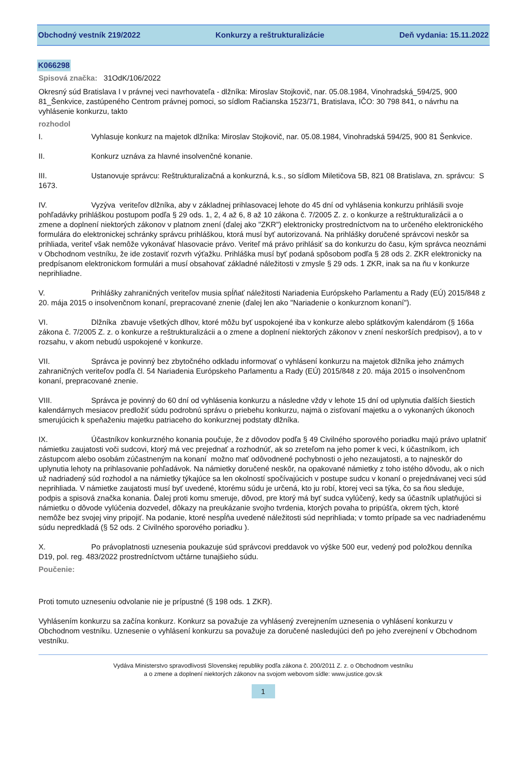Obchodný vestník 219/2022 Konkurzy a reštrukturalizácie Deň vydania: 15.11.2022
K066298
Spisová značka: 31OdK/106/2022
Okresný súd Bratislava I v právnej veci navrhovateľa - dlžníka: Miroslav Stojkovič, nar. 05.08.1984, Vinohradská_594/25, 900 81_Šenkvice, zastúpeného Centrom právnej pomoci, so sídlom Račianska 1523/71, Bratislava, IČO: 30 798 841, o návrhu na vyhlásenie konkurzu, takto
rozhodol
I. Vyhlasuje konkurz na majetok dlžníka: Miroslav Stojkovič, nar. 05.08.1984, Vinohradská 594/25, 900 81 Šenkvice.
II. Konkurz uznáva za hlavné insolvenčné konanie.
III. Ustanovuje správcu: Reštrukturalizačná a konkurzná, k.s., so sídlom Miletičova 5B, 821 08 Bratislava, zn. správcu: S 1673.
IV. Vyzýva veriteľov dlžníka, aby v základnej prihlasovacej lehote do 45 dní od vyhlásenia konkurzu prihlásili svoje pohľadávky prihláškou postupom podľa § 29 ods. 1, 2, 4 až 6, 8 až 10 zákona č. 7/2005 Z. z. o konkurze a reštrukturalizácii a o zmene a doplnení niektorých zákonov v platnom znení (ďalej ako "ZKR") elektronicky prostredníctvom na to určeného elektronického formulára do elektronickej schránky správcu prihláškou, ktorá musí byť autorizovaná. Na prihlášky doručené správcovi neskôr sa prihliada, veriteľ však nemôže vykonávať hlasovacie právo. Veriteľ má právo prihlásiť sa do konkurzu do času, kým správca neoznámi v Obchodnom vestníku, že ide zostaviť rozvrh výťažku. Prihláška musí byť podaná spôsobom podľa § 28 ods 2. ZKR elektronicky na predpísanom elektronickom formulári a musí obsahovať základné náležitosti v zmysle § 29 ods. 1 ZKR, inak sa na ňu v konkurze neprihliadne.
V. Prihlášky zahraničných veriteľov musia spĺňať náležitosti Nariadenia Európskeho Parlamentu a Rady (EÚ) 2015/848 z 20. mája 2015 o insolvenčnom konaní, prepracované znenie (ďalej len ako "Nariadenie o konkurznom konaní").
VI. Dlžníka zbavuje všetkých dlhov, ktoré môžu byť uspokojené iba v konkurze alebo splátkovým kalendárom (§ 166a zákona č. 7/2005 Z. z. o konkurze a reštrukturalizácii a o zmene a doplnení niektorých zákonov v znení neskorších predpisov), a to v rozsahu, v akom nebudú uspokojené v konkurze.
VII. Správca je povinný bez zbytočného odkladu informovať o vyhlásení konkurzu na majetok dlžníka jeho známych zahraničných veriteľov podľa čl. 54 Nariadenia Európskeho Parlamentu a Rady (EÚ) 2015/848 z 20. mája 2015 o insolvenčnom konaní, prepracované znenie.
VIII. Správca je povinný do 60 dní od vyhlásenia konkurzu a následne vždy v lehote 15 dní od uplynutia ďalších šiestich kalendárnych mesiacov predložiť súdu podrobnú správu o priebehu konkurzu, najmä o zisťovaní majetku a o vykonaných úkonoch smerujúcich k speňaženiu majetku patriaceho do konkurznej podstaty dlžníka.
IX. Účastníkov konkurzného konania poučuje, že z dôvodov podľa § 49 Civilného sporového poriadku majú právo uplatniť námietku zaujatosti voči sudcovi, ktorý má vec prejednať a rozhodnúť, ak so zreteľom na jeho pomer k veci, k účastníkom, ich zástupcom alebo osobám zúčastneným na konaní možno mať odôvodnené pochybnosti o jeho nezaujatosti, a to najneskôr do uplynutia lehoty na prihlasovanie pohľadávok. Na námietky doručené neskôr, na opakované námietky z toho istého dôvodu, ak o nich už nadriadený súd rozhodol a na námietky týkajúce sa len okolností spočívajúcich v postupe sudcu v konaní o prejednávanej veci súd neprihliada. V námietke zaujatosti musí byť uvedené, ktorému súdu je určená, kto ju robí, ktorej veci sa týka, čo sa ňou sleduje, podpis a spisová značka konania. Ďalej proti komu smeruje, dôvod, pre ktorý má byť sudca vylúčený, kedy sa účastník uplatňujúci si námietku o dôvode vylúčenia dozvedel, dôkazy na preukázanie svojho tvrdenia, ktorých povaha to pripúšťa, okrem tých, ktoré nemôže bez svojej viny pripojiť. Na podanie, ktoré nespĺňa uvedené náležitosti súd neprihliada; v tomto prípade sa vec nadriadenému súdu nepredkladá (§ 52 ods. 2 Civilného sporového poriadku ).
X. Po právoplatnosti uznesenia poukazuje súd správcovi preddavok vo výške 500 eur, vedený pod položkou denníka D19, pol. reg. 483/2022 prostredníctvom učtárne tunajšieho súdu.
Poučenie:
Proti tomuto uzneseniu odvolanie nie je prípustné (§ 198 ods. 1 ZKR).
Vyhlásením konkurzu sa začína konkurz. Konkurz sa považuje za vyhlásený zverejnením uznesenia o vyhlásení konkurzu v Obchodnom vestníku. Uznesenie o vyhlásení konkurzu sa považuje za doručené nasledujúci deň po jeho zverejnení v Obchodnom vestníku.
Vydáva Ministerstvo spravodlivosti Slovenskej republiky podľa zákona č. 200/2011 Z. z. o Obchodnom vestníku
a o zmene a doplnení niektorých zákonov na svojom webovom sídle: www.justice.gov.sk
1